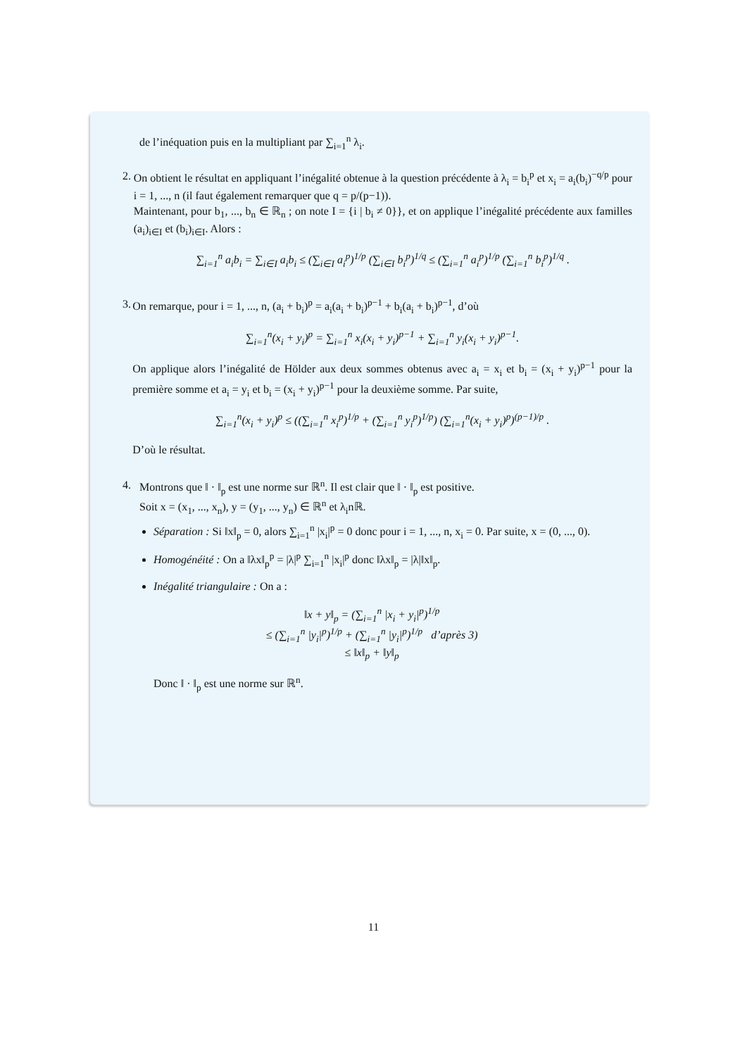de l’inéquation puis en la multipliant par ∑<sub>i=1</sub><sup>n</sup> λ<sub>i</sub>.
2. On obtient le résultat en appliquant l’inégalité obtenue à la question précédente à λ<sub>i</sub> = b<sub>i</sub><sup>p</sup> et x<sub>i</sub> = a<sub>i</sub>(b<sub>i</sub>)<sup>−q/p</sup> pour i = 1, ..., n (il faut également remarquer que q = p/(p−1)).
Maintenant, pour b<sub>1</sub>, ..., b<sub>n</sub> ∈ ℝ<sub>n</sub> ; on note I = {i | b<sub>i</sub> ≠ 0}}, et on applique l’inégalité précédente aux familles (a<sub>i</sub>)<sub>i∈I</sub> et (b<sub>i</sub>)<sub>i∈I</sub>. Alors :
∑<sub>i=1</sub><sup>n</sup> a<sub>i</sub>b<sub>i</sub> = ∑<sub>i∈I</sub> a<sub>i</sub>b<sub>i</sub> ≤ (∑<sub>i∈I</sub> a<sub>i</sub><sup>p</sup>)<sup>1/p</sup> (∑<sub>i∈I</sub> b<sub>i</sub><sup>p</sup>)<sup>1/q</sup> ≤ (∑<sub>i=1</sub><sup>n</sup> a<sub>i</sub><sup>p</sup>)<sup>1/p</sup> (∑<sub>i=1</sub><sup>n</sup> b<sub>i</sub><sup>p</sup>)<sup>1/q</sup> .
3. On remarque, pour i = 1, ..., n, (a<sub>i</sub> + b<sub>i</sub>)<sup>p</sup> = a<sub>i</sub>(a<sub>i</sub> + b<sub>i</sub>)<sup>p−1</sup> + b<sub>i</sub>(a<sub>i</sub> + b<sub>i</sub>)<sup>p−1</sup>, d’où
∑<sub>i=1</sub><sup>n</sup>(x<sub>i</sub> + y<sub>i</sub>)<sup>p</sup> = ∑<sub>i=1</sub><sup>n</sup> x<sub>i</sub>(x<sub>i</sub> + y<sub>i</sub>)<sup>p−1</sup> + ∑<sub>i=1</sub><sup>n</sup> y<sub>i</sub>(x<sub>i</sub> + y<sub>i</sub>)<sup>p−1</sup>.
On applique alors l’inégalité de Hölder aux deux sommes obtenus avec a<sub>i</sub> = x<sub>i</sub> et b<sub>i</sub> = (x<sub>i</sub> + y<sub>i</sub>)<sup>p−1</sup> pour la première somme et a<sub>i</sub> = y<sub>i</sub> et b<sub>i</sub> = (x<sub>i</sub> + y<sub>i</sub>)<sup>p−1</sup> pour la deuxième somme. Par suite,
∑<sub>i=1</sub><sup>n</sup>(x<sub>i</sub> + y<sub>i</sub>)<sup>p</sup> ≤ ((∑<sub>i=1</sub><sup>n</sup> x<sub>i</sub><sup>p</sup>)<sup>1/p</sup> + (∑<sub>i=1</sub><sup>n</sup> y<sub>i</sub><sup>p</sup>)<sup>1/p</sup>) (∑<sub>i=1</sub><sup>n</sup>(x<sub>i</sub> + y<sub>i</sub>)<sup>p</sup>)<sup>(p−1)/p</sup> .
D’où le résultat.
4. Montrons que ‖ · ‖<sub>p</sub> est une norme sur ℝ<sup>n</sup>. Il est clair que ‖ · ‖<sub>p</sub> est positive.
Soit x = (x<sub>1</sub>, ..., x<sub>n</sub>), y = (y<sub>1</sub>, ..., y<sub>n</sub>) ∈ ℝ<sup>n</sup> et λ<sub>i</sub>nℝ.
Séparation : Si ‖x‖<sub>p</sub> = 0, alors ∑<sub>i=1</sub><sup>n</sup> |x<sub>i</sub>|<sup>p</sup> = 0 donc pour i = 1, ..., n, x<sub>i</sub> = 0. Par suite, x = (0, ..., 0).
Homogénéité : On a ‖λx‖<sub>p</sub><sup>p</sup> = |λ|<sup>p</sup> ∑<sub>i=1</sub><sup>n</sup> |x<sub>i</sub>|<sup>p</sup> donc ‖λx‖<sub>p</sub> = |λ|‖x‖<sub>p</sub>.
Inégalité triangulaire : On a :
‖x + y‖<sub>p</sub> = (∑<sub>i=1</sub><sup>n</sup> |x<sub>i</sub> + y<sub>i</sub>|<sup>p</sup>)<sup>1/p</sup>
≤ (∑<sub>i=1</sub><sup>n</sup> |y<sub>i</sub>|<sup>p</sup>)<sup>1/p</sup> + (∑<sub>i=1</sub><sup>n</sup> |y<sub>i</sub>|<sup>p</sup>)<sup>1/p</sup> d’après 3)
≤ ‖x‖<sub>p</sub> + ‖y‖<sub>p</sub>
Donc ‖ · ‖<sub>p</sub> est une norme sur ℝ<sup>n</sup>.
11